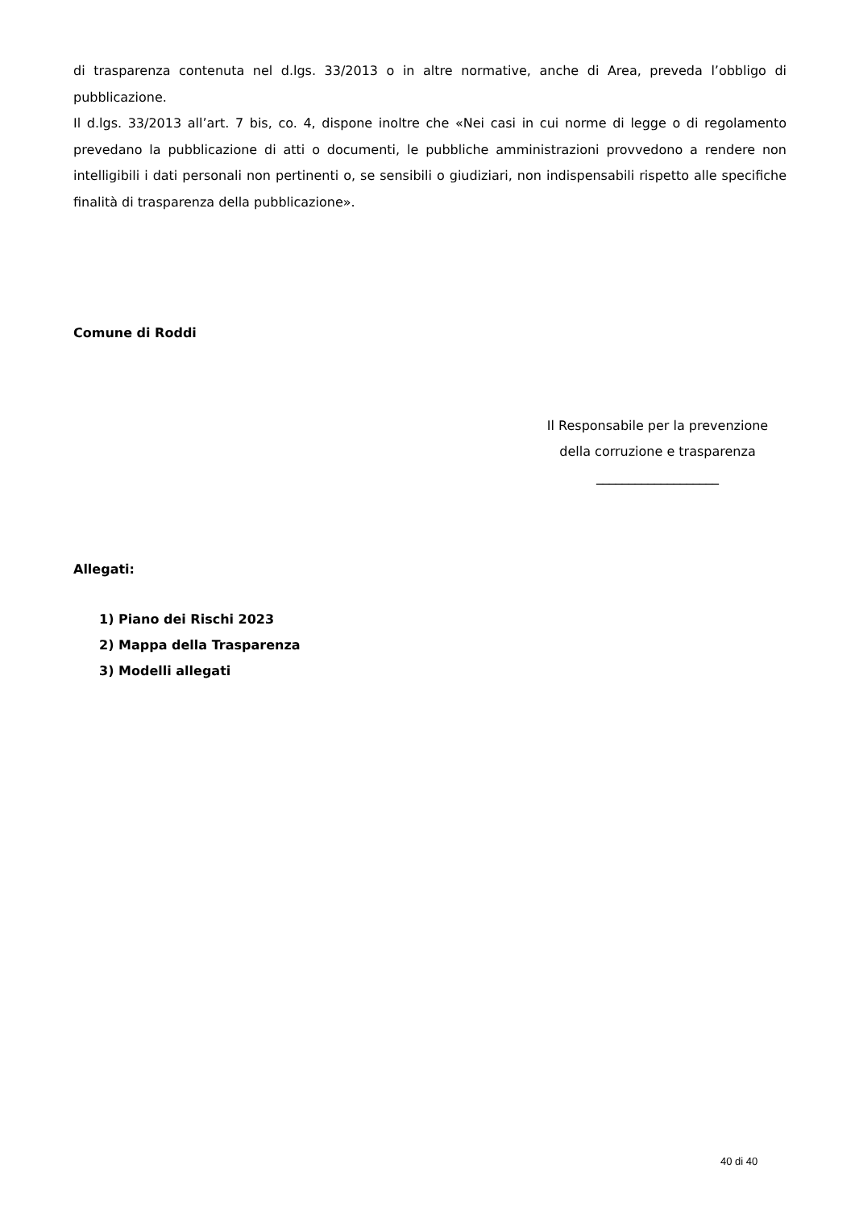di trasparenza contenuta nel d.lgs. 33/2013 o in altre normative, anche di Area, preveda l’obbligo di pubblicazione.
Il d.lgs. 33/2013 all’art. 7 bis, co. 4, dispone inoltre che «Nei casi in cui norme di legge o di regolamento prevedano la pubblicazione di atti o documenti, le pubbliche amministrazioni provvedono a rendere non intelligibili i dati personali non pertinenti o, se sensibili o giudiziari, non indispensabili rispetto alle specifiche finalità di trasparenza della pubblicazione».
Comune di Roddi
Il Responsabile per la prevenzione
della corruzione e trasparenza
___________________
Allegati:
1) Piano dei Rischi 2023
2) Mappa della Trasparenza
3) Modelli allegati
40 di 40